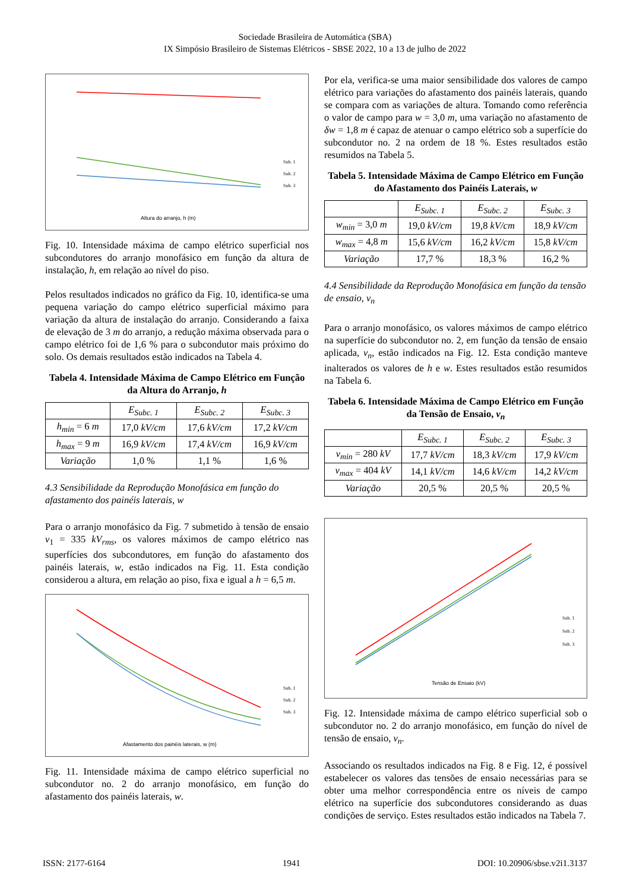Sociedade Brasileira de Automática (SBA)
IX Simpósio Brasileiro de Sistemas Elétricos - SBSE 2022, 10 a 13 de julho de 2022
Altura do arranjo, h (m)
Sub. 1
Sub. 2
Sub. 3
Fig. 10. Intensidade máxima de campo elétrico superficial nos subcondutores do arranjo monofásico em função da altura de instalação, h, em relação ao nível do piso.
Pelos resultados indicados no gráfico da Fig. 10, identifica-se uma pequena variação do campo elétrico superficial máximo para variação da altura de instalação do arranjo. Considerando a faixa de elevação de 3 m do arranjo, a redução máxima observada para o campo elétrico foi de 1,6 % para o subcondutor mais próximo do solo. Os demais resultados estão indicados na Tabela 4.
Tabela 4. Intensidade Máxima de Campo Elétrico em Função da Altura do Arranjo, h
| | E<sub>Subc. 1</sub> | E<sub>Subc. 2</sub> | E<sub>Subc. 3</sub> |
| --- | --- | --- | --- |
| h<sub>min</sub> = 6 m | 17,0 kV/cm | 17,6 kV/cm | 17,2 kV/cm |
| h<sub>max</sub> = 9 m | 16,9 kV/cm | 17,4 kV/cm | 16,9 kV/cm |
| Variação | 1,0 % | 1,1 % | 1,6 % |
4.3 Sensibilidade da Reprodução Monofásica em função do afastamento dos painéis laterais, w
Para o arranjo monofásico da Fig. 7 submetido à tensão de ensaio v<sub>1</sub> = 335 kV<sub>rms</sub>, os valores máximos de campo elétrico nas superfícies dos subcondutores, em função do afastamento dos painéis laterais, w, estão indicados na Fig. 11. Esta condição considerou a altura, em relação ao piso, fixa e igual a h = 6,5 m.
Afastamento dos painéis laterais, w (m)
Sub. 1
Sub. 2
Sub. 3
Fig. 11. Intensidade máxima de campo elétrico superficial no subcondutor no. 2 do arranjo monofásico, em função do afastamento dos painéis laterais, w.
Por ela, verifica-se uma maior sensibilidade dos valores de campo elétrico para variações do afastamento dos painéis laterais, quando se compara com as variações de altura. Tomando como referência o valor de campo para w = 3,0 m, uma variação no afastamento de δw = 1,8 m é capaz de atenuar o campo elétrico sob a superfície do subcondutor no. 2 na ordem de 18 %. Estes resultados estão resumidos na Tabela 5.
Tabela 5. Intensidade Máxima de Campo Elétrico em Função do Afastamento dos Painéis Laterais, w
| | E<sub>Subc. 1</sub> | E<sub>Subc. 2</sub> | E<sub>Subc. 3</sub> |
| --- | --- | --- | --- |
| w<sub>min</sub> = 3,0 m | 19,0 kV/cm | 19,8 kV/cm | 18,9 kV/cm |
| w<sub>max</sub> = 4,8 m | 15,6 kV/cm | 16,2 kV/cm | 15,8 kV/cm |
| Variação | 17,7 % | 18,3 % | 16,2 % |
4.4 Sensibilidade da Reprodução Monofásica em função da tensão de ensaio, v<sub>n</sub>
Para o arranjo monofásico, os valores máximos de campo elétrico na superfície do subcondutor no. 2, em função da tensão de ensaio aplicada, v<sub>n</sub>, estão indicados na Fig. 12. Esta condição manteve inalterados os valores de h e w. Estes resultados estão resumidos na Tabela 6.
Tabela 6. Intensidade Máxima de Campo Elétrico em Função da Tensão de Ensaio, v<sub>n</sub>
| | E<sub>Subc. 1</sub> | E<sub>Subc. 2</sub> | E<sub>Subc. 3</sub> |
| --- | --- | --- | --- |
| v<sub>min</sub> = 280 kV | 17,7 kV/cm | 18,3 kV/cm | 17,9 kV/cm |
| v<sub>max</sub> = 404 kV | 14,1 kV/cm | 14,6 kV/cm | 14,2 kV/cm |
| Variação | 20,5 % | 20,5 % | 20,5 % |
Tensão de Ensaio (kV)
Sub. 1
Sub. 2
Sub. 3
Fig. 12. Intensidade máxima de campo elétrico superficial sob o subcondutor no. 2 do arranjo monofásico, em função do nível de tensão de ensaio, v<sub>n</sub>.
Associando os resultados indicados na Fig. 8 e Fig. 12, é possível estabelecer os valores das tensões de ensaio necessárias para se obter uma melhor correspondência entre os níveis de campo elétrico na superfície dos subcondutores considerando as duas condições de serviço. Estes resultados estão indicados na Tabela 7.
ISSN: 2177-6164 1941 DOI: 10.20906/sbse.v2i1.3137